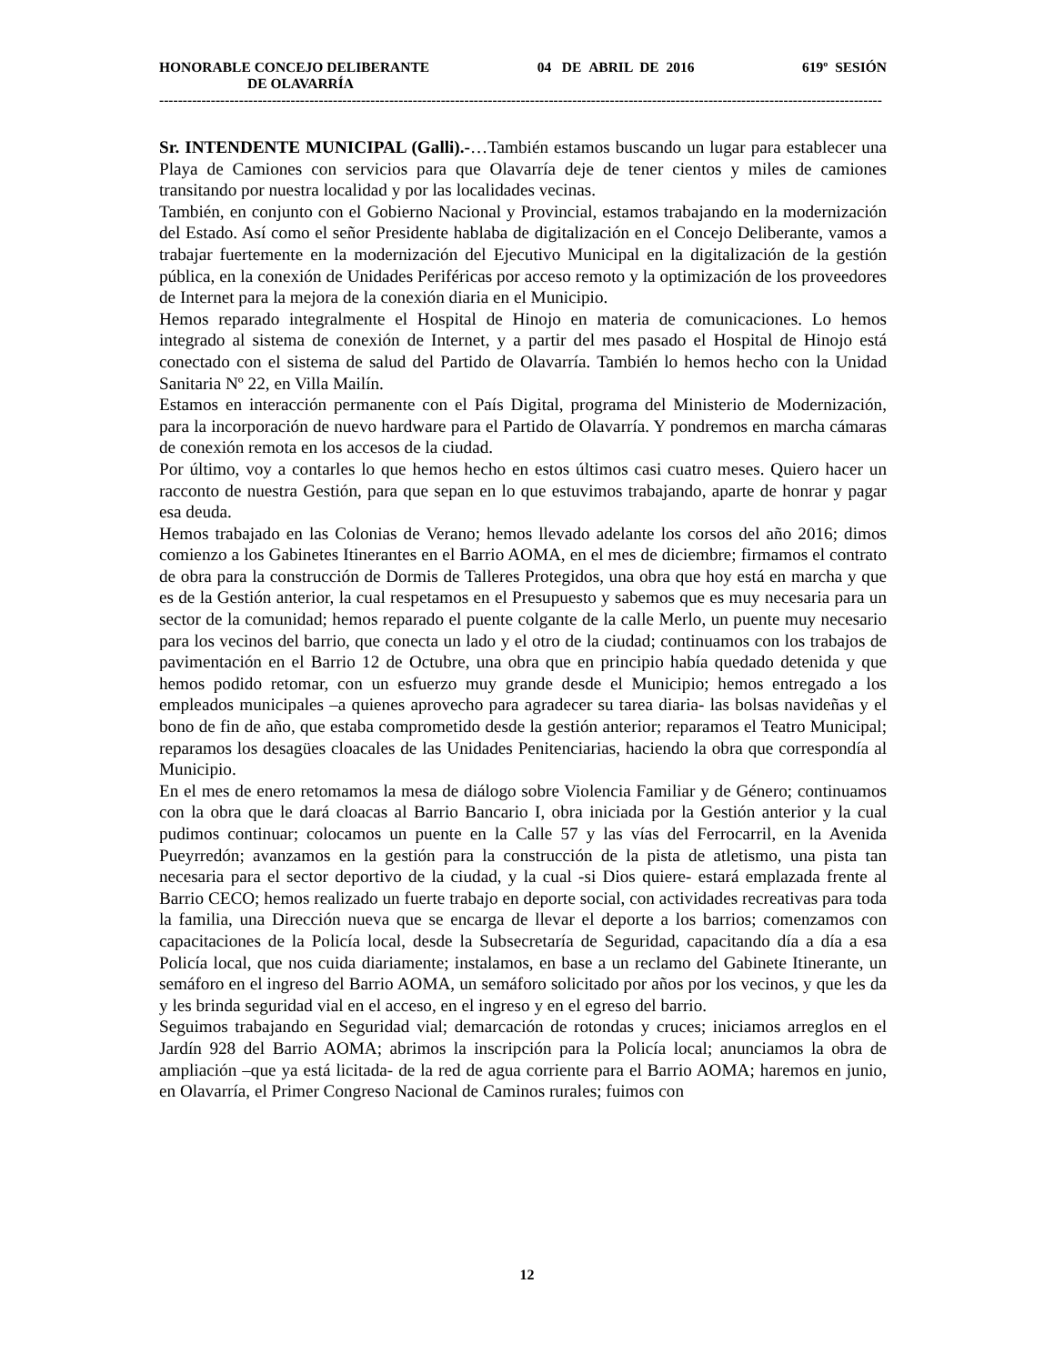HONORABLE CONCEJO DELIBERANTE 04 DE ABRIL DE 2016 619º SESIÓN
DE OLAVARRÍA
------------------------------------------------------------------------------------------------------------------------------------------------------------
Sr. INTENDENTE MUNICIPAL (Galli).-…También estamos buscando un lugar para establecer una Playa de Camiones con servicios para que Olavarría deje de tener cientos y miles de camiones transitando por nuestra localidad y por las localidades vecinas.
También, en conjunto con el Gobierno Nacional y Provincial, estamos trabajando en la modernización del Estado. Así como el señor Presidente hablaba de digitalización en el Concejo Deliberante, vamos a trabajar fuertemente en la modernización del Ejecutivo Municipal en la digitalización de la gestión pública, en la conexión de Unidades Periféricas por acceso remoto y la optimización de los proveedores de Internet para la mejora de la conexión diaria en el Municipio.
Hemos reparado integralmente el Hospital de Hinojo en materia de comunicaciones. Lo hemos integrado al sistema de conexión de Internet, y a partir del mes pasado el Hospital de Hinojo está conectado con el sistema de salud del Partido de Olavarría. También lo hemos hecho con la Unidad Sanitaria Nº 22, en Villa Mailín.
Estamos en interacción permanente con el País Digital, programa del Ministerio de Modernización, para la incorporación de nuevo hardware para el Partido de Olavarría. Y pondremos en marcha cámaras de conexión remota en los accesos de la ciudad.
Por último, voy a contarles lo que hemos hecho en estos últimos casi cuatro meses. Quiero hacer un racconto de nuestra Gestión, para que sepan en lo que estuvimos trabajando, aparte de honrar y pagar esa deuda.
Hemos trabajado en las Colonias de Verano; hemos llevado adelante los corsos del año 2016; dimos comienzo a los Gabinetes Itinerantes en el Barrio AOMA, en el mes de diciembre; firmamos el contrato de obra para la construcción de Dormis de Talleres Protegidos, una obra que hoy está en marcha y que es de la Gestión anterior, la cual respetamos en el Presupuesto y sabemos que es muy necesaria para un sector de la comunidad; hemos reparado el puente colgante de la calle Merlo, un puente muy necesario para los vecinos del barrio, que conecta un lado y el otro de la ciudad; continuamos con los trabajos de pavimentación en el Barrio 12 de Octubre, una obra que en principio había quedado detenida y que hemos podido retomar, con un esfuerzo muy grande desde el Municipio; hemos entregado a los empleados municipales –a quienes aprovecho para agradecer su tarea diaria- las bolsas navideñas y el bono de fin de año, que estaba comprometido desde la gestión anterior; reparamos el Teatro Municipal; reparamos los desagües cloacales de las Unidades Penitenciarias, haciendo la obra que correspondía al Municipio.
En el mes de enero retomamos la mesa de diálogo sobre Violencia Familiar y de Género; continuamos con la obra que le dará cloacas al Barrio Bancario I, obra iniciada por la Gestión anterior y la cual pudimos continuar; colocamos un puente en la Calle 57 y las vías del Ferrocarril, en la Avenida Pueyrredón; avanzamos en la gestión para la construcción de la pista de atletismo, una pista tan necesaria para el sector deportivo de la ciudad, y la cual -si Dios quiere- estará emplazada frente al Barrio CECO; hemos realizado un fuerte trabajo en deporte social, con actividades recreativas para toda la familia, una Dirección nueva que se encarga de llevar el deporte a los barrios; comenzamos con capacitaciones de la Policía local, desde la Subsecretaría de Seguridad, capacitando día a día a esa Policía local, que nos cuida diariamente; instalamos, en base a un reclamo del Gabinete Itinerante, un semáforo en el ingreso del Barrio AOMA, un semáforo solicitado por años por los vecinos, y que les da y les brinda seguridad vial en el acceso, en el ingreso y en el egreso del barrio.
Seguimos trabajando en Seguridad vial; demarcación de rotondas y cruces; iniciamos arreglos en el Jardín 928 del Barrio AOMA; abrimos la inscripción para la Policía local; anunciamos la obra de ampliación –que ya está licitada- de la red de agua corriente para el Barrio AOMA; haremos en junio, en Olavarría, el Primer Congreso Nacional de Caminos rurales; fuimos con
12